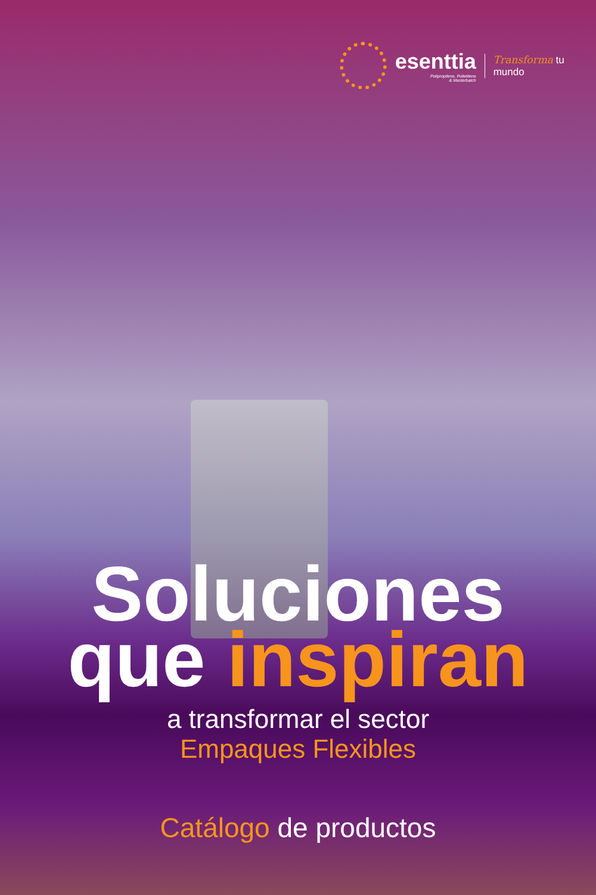esenttia
Polipropileno, Polietileno
& Masterbatch
Transforma tu mundo
Soluciones
que inspiran
a transformar el sector
Empaques Flexibles
Catálogo de productos